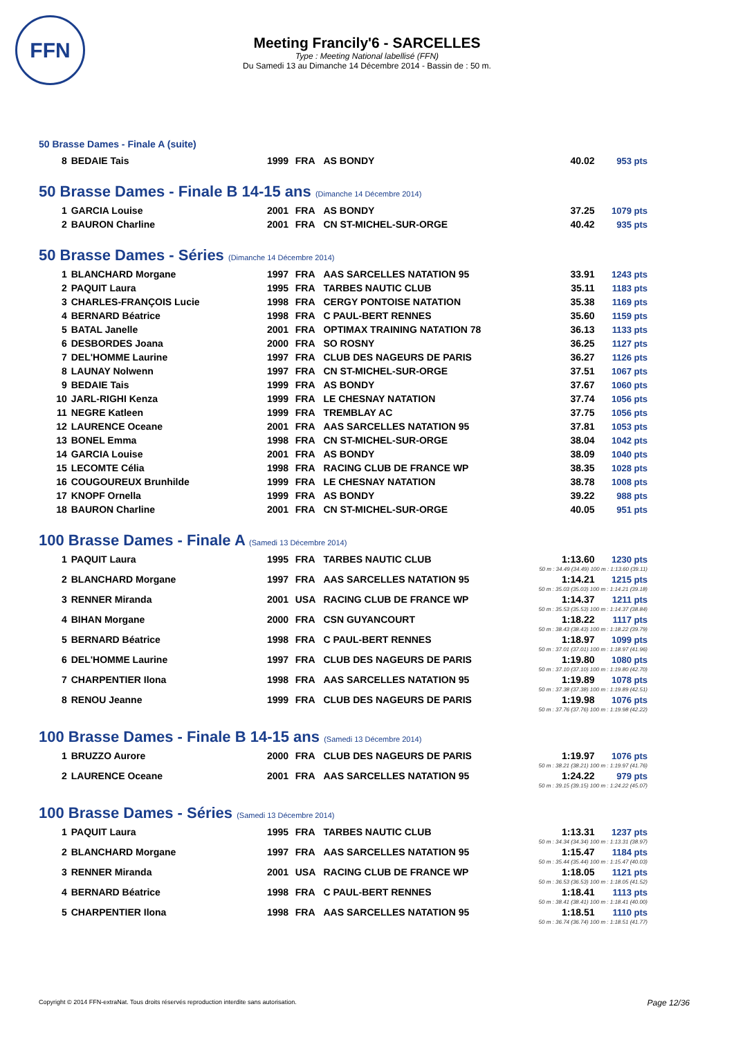FFN
Meeting Francily'6 - SARCELLES
Type : Meeting National labellisé (FFN)
Du Samedi 13 au Dimanche 14 Décembre 2014 - Bassin de : 50 m.
50 Brasse Dames - Finale A (suite)
| 8 | BEDAIE Tais | 1999 | FRA | AS BONDY | 40.02 | 953 pts |
50 Brasse Dames - Finale B 14-15 ans (Dimanche 14 Décembre 2014)
| 1 | GARCIA Louise | 2001 | FRA | AS BONDY | 37.25 | 1079 pts |
| 2 | BAURON Charline | 2001 | FRA | CN ST-MICHEL-SUR-ORGE | 40.42 | 935 pts |
50 Brasse Dames - Séries (Dimanche 14 Décembre 2014)
| 1 | BLANCHARD Morgane | 1997 | FRA | AAS SARCELLES NATATION 95 | 33.91 | 1243 pts |
| 2 | PAQUIT Laura | 1995 | FRA | TARBES NAUTIC CLUB | 35.11 | 1183 pts |
| 3 | CHARLES-FRANÇOIS Lucie | 1998 | FRA | CERGY PONTOISE NATATION | 35.38 | 1169 pts |
| 4 | BERNARD Béatrice | 1998 | FRA | C PAUL-BERT RENNES | 35.60 | 1159 pts |
| 5 | BATAL Janelle | 2001 | FRA | OPTIMAX TRAINING NATATION 78 | 36.13 | 1133 pts |
| 6 | DESBORDES Joana | 2000 | FRA | SO ROSNY | 36.25 | 1127 pts |
| 7 | DEL'HOMME Laurine | 1997 | FRA | CLUB DES NAGEURS DE PARIS | 36.27 | 1126 pts |
| 8 | LAUNAY Nolwenn | 1997 | FRA | CN ST-MICHEL-SUR-ORGE | 37.51 | 1067 pts |
| 9 | BEDAIE Tais | 1999 | FRA | AS BONDY | 37.67 | 1060 pts |
| 10 | JARL-RIGHI Kenza | 1999 | FRA | LE CHESNAY NATATION | 37.74 | 1056 pts |
| 11 | NEGRE Katleen | 1999 | FRA | TREMBLAY AC | 37.75 | 1056 pts |
| 12 | LAURENCE Oceane | 2001 | FRA | AAS SARCELLES NATATION 95 | 37.81 | 1053 pts |
| 13 | BONEL Emma | 1998 | FRA | CN ST-MICHEL-SUR-ORGE | 38.04 | 1042 pts |
| 14 | GARCIA Louise | 2001 | FRA | AS BONDY | 38.09 | 1040 pts |
| 15 | LECOMTE Célia | 1998 | FRA | RACING CLUB DE FRANCE WP | 38.35 | 1028 pts |
| 16 | COUGOUREUX Brunhilde | 1999 | FRA | LE CHESNAY NATATION | 38.78 | 1008 pts |
| 17 | KNOPF Ornella | 1999 | FRA | AS BONDY | 39.22 | 988 pts |
| 18 | BAURON Charline | 2001 | FRA | CN ST-MICHEL-SUR-ORGE | 40.05 | 951 pts |
100 Brasse Dames - Finale A (Samedi 13 Décembre 2014)
| 1 | PAQUIT Laura | 1995 | FRA | TARBES NAUTIC CLUB | 1:13.60 | 1230 pts |
| 50 m : 34.49 (34.49) 100 m : 1:13.60 (39.11) | | | | | | |
| 2 | BLANCHARD Morgane | 1997 | FRA | AAS SARCELLES NATATION 95 | 1:14.21 | 1215 pts |
| 50 m : 35.03 (35.03) 100 m : 1:14.21 (39.18) | | | | | | |
| 3 | RENNER Miranda | 2001 | USA | RACING CLUB DE FRANCE WP | 1:14.37 | 1211 pts |
| 50 m : 35.53 (35.53) 100 m : 1:14.37 (38.84) | | | | | | |
| 4 | BIHAN Morgane | 2000 | FRA | CSN GUYANCOURT | 1:18.22 | 1117 pts |
| 50 m : 38.43 (38.43) 100 m : 1:18.22 (39.79) | | | | | | |
| 5 | BERNARD Béatrice | 1998 | FRA | C PAUL-BERT RENNES | 1:18.97 | 1099 pts |
| 50 m : 37.01 (37.01) 100 m : 1:18.97 (41.96) | | | | | | |
| 6 | DEL'HOMME Laurine | 1997 | FRA | CLUB DES NAGEURS DE PARIS | 1:19.80 | 1080 pts |
| 50 m : 37.10 (37.10) 100 m : 1:19.80 (42.70) | | | | | | |
| 7 | CHARPENTIER Ilona | 1998 | FRA | AAS SARCELLES NATATION 95 | 1:19.89 | 1078 pts |
| 50 m : 37.38 (37.38) 100 m : 1:19.89 (42.51) | | | | | | |
| 8 | RENOU Jeanne | 1999 | FRA | CLUB DES NAGEURS DE PARIS | 1:19.98 | 1076 pts |
| 50 m : 37.76 (37.76) 100 m : 1:19.98 (42.22) | | | | | | |
100 Brasse Dames - Finale B 14-15 ans (Samedi 13 Décembre 2014)
| 1 | BRUZZO Aurore | 2000 | FRA | CLUB DES NAGEURS DE PARIS | 1:19.97 | 1076 pts |
| 50 m : 38.21 (38.21) 100 m : 1:19.97 (41.76) | | | | | | |
| 2 | LAURENCE Oceane | 2001 | FRA | AAS SARCELLES NATATION 95 | 1:24.22 | 979 pts |
| 50 m : 39.15 (39.15) 100 m : 1:24.22 (45.07) | | | | | | |
100 Brasse Dames - Séries (Samedi 13 Décembre 2014)
| 1 | PAQUIT Laura | 1995 | FRA | TARBES NAUTIC CLUB | 1:13.31 | 1237 pts |
| 50 m : 34.34 (34.34) 100 m : 1:13.31 (38.97) | | | | | | |
| 2 | BLANCHARD Morgane | 1997 | FRA | AAS SARCELLES NATATION 95 | 1:15.47 | 1184 pts |
| 50 m : 35.44 (35.44) 100 m : 1:15.47 (40.03) | | | | | | |
| 3 | RENNER Miranda | 2001 | USA | RACING CLUB DE FRANCE WP | 1:18.05 | 1121 pts |
| 50 m : 36.53 (36.53) 100 m : 1:18.05 (41.52) | | | | | | |
| 4 | BERNARD Béatrice | 1998 | FRA | C PAUL-BERT RENNES | 1:18.41 | 1113 pts |
| 50 m : 38.41 (38.41) 100 m : 1:18.41 (40.00) | | | | | | |
| 5 | CHARPENTIER Ilona | 1998 | FRA | AAS SARCELLES NATATION 95 | 1:18.51 | 1110 pts |
| 50 m : 36.74 (36.74) 100 m : 1:18.51 (41.77) | | | | | | |
Copyright © 2014 FFN-extraNat. Tous droits réservés reproduction interdite sans autorisation.
Page 12/36